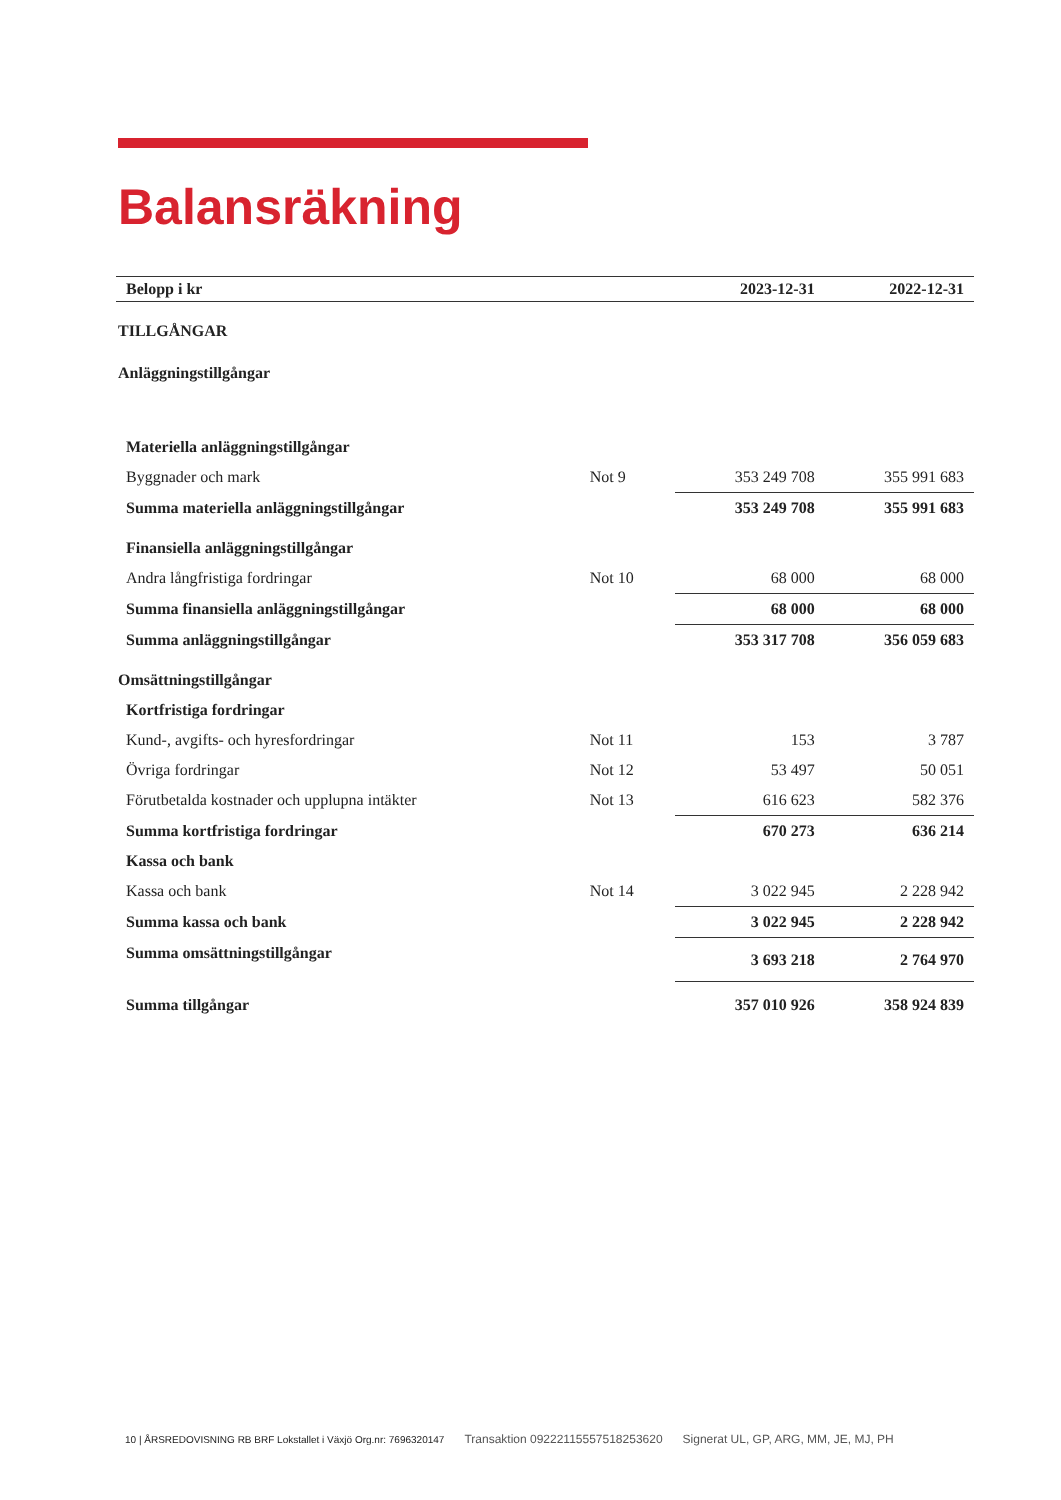Balansräkning
| Belopp i kr | | 2023-12-31 | 2022-12-31 |
| --- | --- | --- | --- |
| TILLGÅNGAR | | | |
| Anläggningstillgångar | | | |
| Materiella anläggningstillgångar | | | |
| Byggnader och mark | Not 9 | 353 249 708 | 355 991 683 |
| Summa materiella anläggningstillgångar | | 353 249 708 | 355 991 683 |
| Finansiella anläggningstillgångar | | | |
| Andra långfristiga fordringar | Not 10 | 68 000 | 68 000 |
| Summa finansiella anläggningstillgångar | | 68 000 | 68 000 |
| Summa anläggningstillgångar | | 353 317 708 | 356 059 683 |
| Omsättningstillgångar | | | |
| Kortfristiga fordringar | | | |
| Kund-, avgifts- och hyresfordringar | Not 11 | 153 | 3 787 |
| Övriga fordringar | Not 12 | 53 497 | 50 051 |
| Förutbetalda kostnader och upplupna intäkter | Not 13 | 616 623 | 582 376 |
| Summa kortfristiga fordringar | | 670 273 | 636 214 |
| Kassa och bank | | | |
| Kassa och bank | Not 14 | 3 022 945 | 2 228 942 |
| Summa kassa och bank | | 3 022 945 | 2 228 942 |
| Summa omsättningstillgångar | | 3 693 218 | 2 764 970 |
| Summa tillgångar | | 357 010 926 | 358 924 839 |
10 | ÅRSREDOVISNING RB BRF Lokstallet i Växjö Org.nr: 7696320147 Transaktion 09222115557518253620 Signerat UL, GP, ARG, MM, JE, MJ, PH